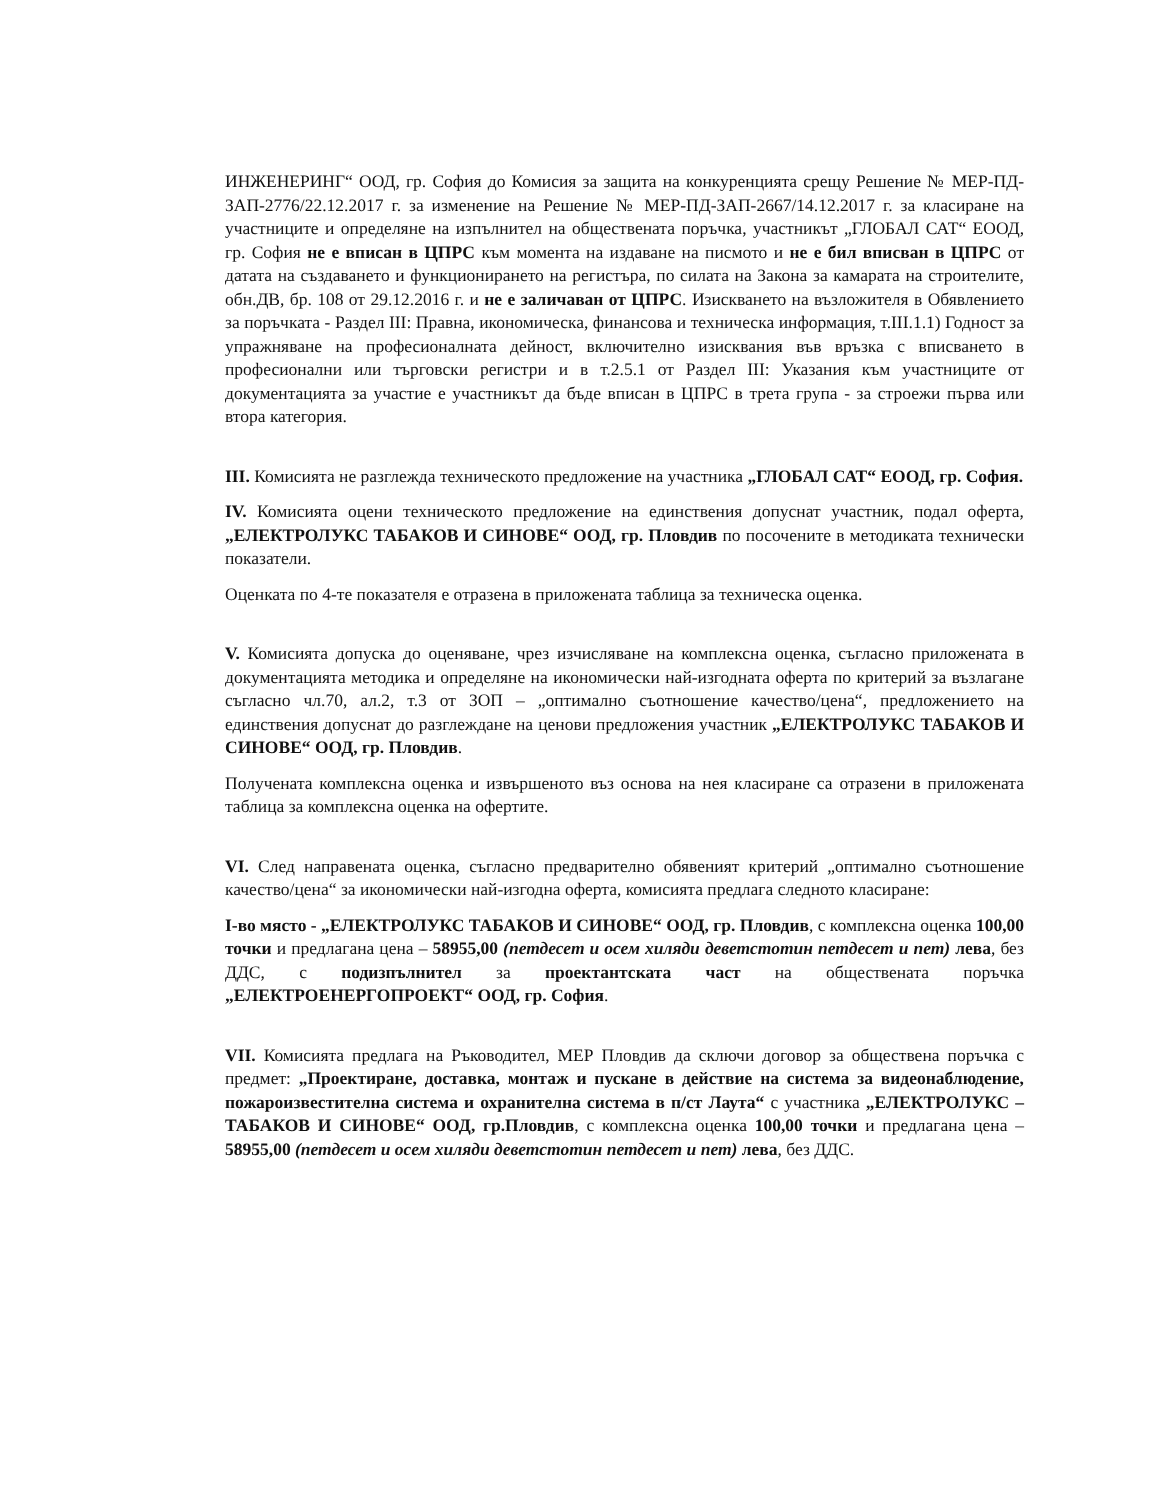ИНЖЕНЕРИНГ“ ООД, гр. София до Комисия за защита на конкуренцията срещу Решение № МЕР-ПД-ЗАП-2776/22.12.2017 г. за изменение на Решение № МЕР-ПД-ЗАП-2667/14.12.2017 г. за класиране на участниците и определяне на изпълнител на обществената поръчка, участникът „ГЛОБАЛ САТ“ ЕООД, гр. София не е вписан в ЦПРС към момента на издаване на писмото и не е бил вписван в ЦПРС от датата на създаването и функционирането на регистъра, по силата на Закона за камарата на строителите, обн.ДВ, бр. 108 от 29.12.2016 г. и не е заличаван от ЦПРС. Изискването на възложителя в Обявлението за поръчката - Раздел III: Правна, икономическа, финансова и техническа информация, т.III.1.1) Годност за упражняване на професионалната дейност, включително изисквания във връзка с вписването в професионални или търговски регистри и в т.2.5.1 от Раздел III: Указания към участниците от документацията за участие е участникът да бъде вписан в ЦПРС в трета група - за строежи първа или втора категория.
III. Комисията не разглежда техническото предложение на участника „ГЛОБАЛ САТ“ ЕООД, гр. София.
IV. Комисията оцени техническото предложение на единствения допуснат участник, подал оферта, „ЕЛЕКТРОЛУКС ТАБАКОВ И СИНОВЕ“ ООД, гр. Пловдив по посочените в методиката технически показатели.
Оценката по 4-те показателя е отразена в приложената таблица за техническа оценка.
V. Комисията допуска до оценяване, чрез изчисляване на комплексна оценка, съгласно приложената в документацията методика и определяне на икономически най-изгодната оферта по критерий за възлагане съгласно чл.70, ал.2, т.3 от ЗОП – „оптимално съотношение качество/цена“, предложението на единствения допуснат до разглеждане на ценови предложения участник „ЕЛЕКТРОЛУКС ТАБАКОВ И СИНОВЕ“ ООД, гр. Пловдив.
Получената комплексна оценка и извършеното въз основа на нея класиране са отразени в приложената таблица за комплексна оценка на офертите.
VI. След направената оценка, съгласно предварително обявеният критерий „оптимално съотношение качество/цена“ за икономически най-изгодна оферта, комисията предлага следното класиране:
I-во място - „ЕЛЕКТРОЛУКС ТАБАКОВ И СИНОВЕ“ ООД, гр. Пловдив, с комплексна оценка 100,00 точки и предлагана цена – 58955,00 (петдесет и осем хиляди деветстотин петдесет и пет) лева, без ДДС, с подизпълнител за проектантската част на обществената поръчка „ЕЛЕКТРОЕНЕРГОПРОЕКТ“ ООД, гр. София.
VII. Комисията предлага на Ръководител, МЕР Пловдив да сключи договор за обществена поръчка с предмет: „Проектиране, доставка, монтаж и пускане в действие на система за видеонаблюдение, пожароизвестителна система и охранителна система в п/ст Лаута“ с участника „ЕЛЕКТРОЛУКС – ТАБАКОВ И СИНОВЕ“ ООД, гр.Пловдив, с комплексна оценка 100,00 точки и предлагана цена – 58955,00 (петдесет и осем хиляди деветстотин петдесет и пет) лева, без ДДС.